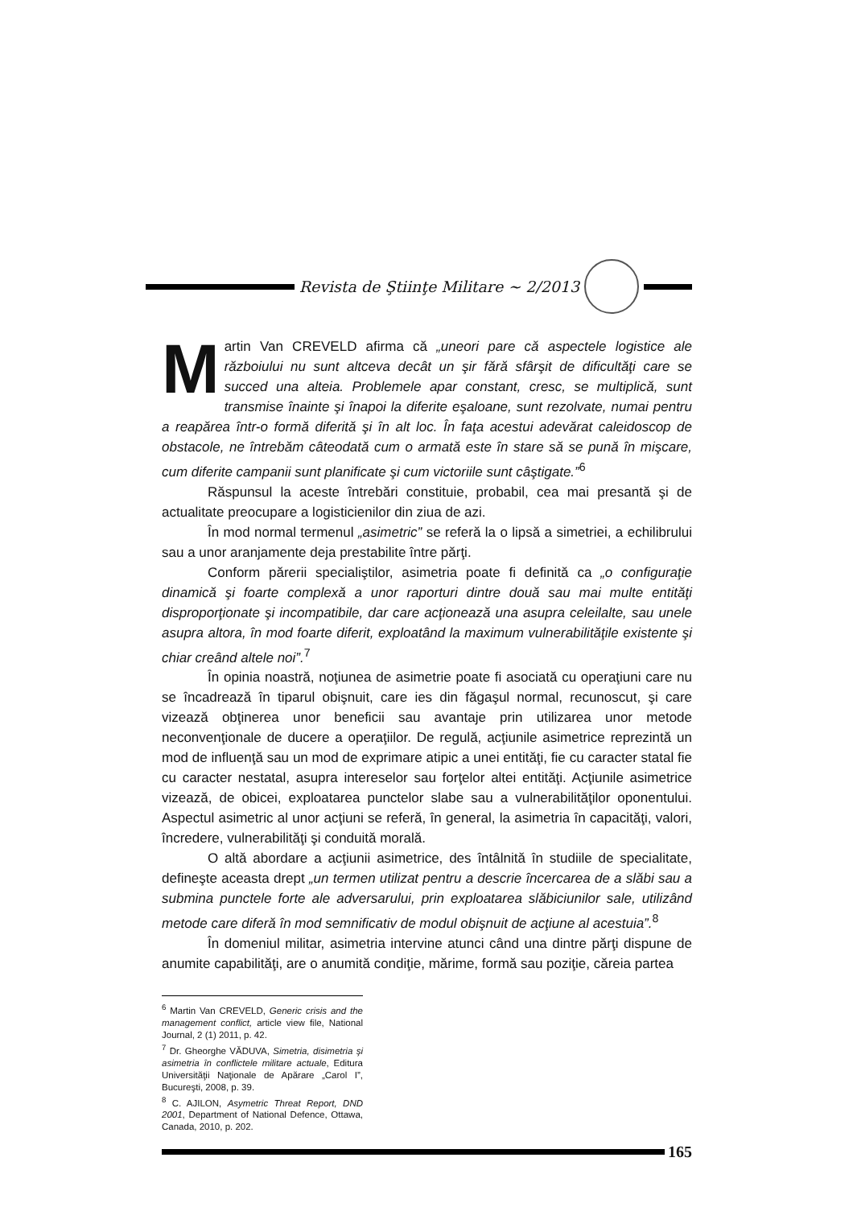Revista de Ştiinţe Militare ~ 2/2013
Martin Van CREVELD afirma că „uneori pare că aspectele logistice ale războiului nu sunt altceva decât un şir fără sfârşit de dificultăţi care se succed una alteia. Problemele apar constant, cresc, se multiplică, sunt transmise înainte şi înapoi la diferite eşaloane, sunt rezolvate, numai pentru a reapărea într-o formă diferită şi în alt loc. În faţa acestui adevărat caleidoscop de obstacole, ne întrebăm câteodată cum o armată este în stare să se pună în mişcare, cum diferite campanii sunt planificate şi cum victoriile sunt câştigate.”<sup>6</sup>
Răspunsul la aceste întrebări constituie, probabil, cea mai presantă şi de actualitate preocupare a logisticienilor din ziua de azi.
În mod normal termenul „asimetric” se referă la o lipsă a simetriei, a echilibrului sau a unor aranjamente deja prestabilite între părţi.
Conform părerii specialiştilor, asimetria poate fi definită ca „o configuraţie dinamică şi foarte complexă a unor raporturi dintre două sau mai multe entităţi disproporţionate şi incompatibile, dar care acţionează una asupra celeilalte, sau unele asupra altora, în mod foarte diferit, exploatând la maximum vulnerabilităţile existente şi chiar creând altele noi”.<sup>7</sup>
În opinia noastră, noţiunea de asimetrie poate fi asociată cu operaţiuni care nu se încadrează în tiparul obişnuit, care ies din făgaşul normal, recunoscut, şi care vizează obţinerea unor beneficii sau avantaje prin utilizarea unor metode neconvenţionale de ducere a operaţiilor. De regulă, acţiunile asimetrice reprezintă un mod de influenţă sau un mod de exprimare atipic a unei entităţi, fie cu caracter statal fie cu caracter nestatal, asupra intereselor sau forţelor altei entităţi. Acţiunile asimetrice vizează, de obicei, exploatarea punctelor slabe sau a vulnerabilităţilor oponentului. Aspectul asimetric al unor acţiuni se referă, în general, la asimetria în capacităţi, valori, încredere, vulnerabilităţi şi conduită morală.
O altă abordare a acţiunii asimetrice, des întâlnită în studiile de specialitate, defineşte aceasta drept „un termen utilizat pentru a descrie încercarea de a slăbi sau a submina punctele forte ale adversarului, prin exploatarea slăbiciunilor sale, utilizând metode care diferă în mod semnificativ de modul obişnuit de acţiune al acestuia”.<sup>8</sup>
În domeniul militar, asimetria intervine atunci când una dintre părţi dispune de anumite capabilităţi, are o anumită condiţie, mărime, formă sau poziţie, căreia partea
<sup>6</sup> Martin Van CREVELD, Generic crisis and the management conflict, article view file, National Journal, 2 (1) 2011, p. 42.
<sup>7</sup> Dr. Gheorghe VĂDUVA, Simetria, disimetria şi asimetria în conflictele militare actuale, Editura Universităţii Naţionale de Apărare „Carol I”, Bucureşti, 2008, p. 39.
<sup>8</sup> C. AJILON, Asymetric Threat Report, DND 2001, Department of National Defence, Ottawa, Canada, 2010, p. 202.
165